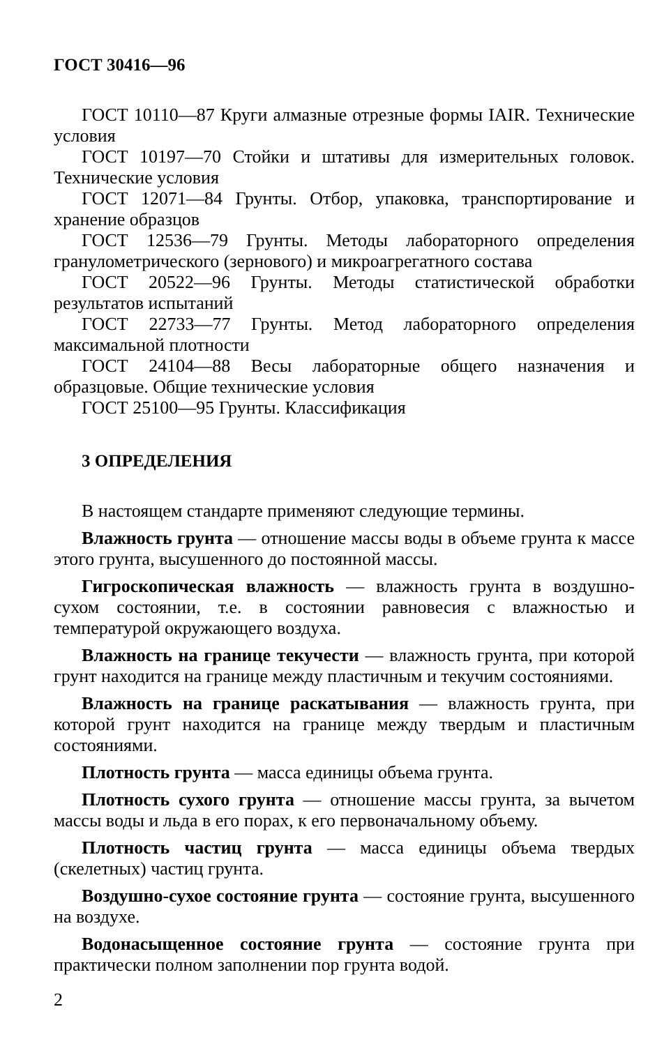ГОСТ 30416—96
ГОСТ 10110—87 Круги алмазные отрезные формы IAIR. Технические условия
ГОСТ 10197—70 Стойки и штативы для измерительных головок. Технические условия
ГОСТ 12071—84 Грунты. Отбор, упаковка, транспортирование и хранение образцов
ГОСТ 12536—79 Грунты. Методы лабораторного определения гранулометрического (зернового) и микроагрегатного состава
ГОСТ 20522—96 Грунты. Методы статистической обработки результатов испытаний
ГОСТ 22733—77 Грунты. Метод лабораторного определения максимальной плотности
ГОСТ 24104—88 Весы лабораторные общего назначения и образцовые. Общие технические условия
ГОСТ 25100—95 Грунты. Классификация
3 ОПРЕДЕЛЕНИЯ
В настоящем стандарте применяют следующие термины.
Влажность грунта — отношение массы воды в объеме грунта к массе этого грунта, высушенного до постоянной массы.
Гигроскопическая влажность — влажность грунта в воздушно-сухом состоянии, т.е. в состоянии равновесия с влажностью и температурой окружающего воздуха.
Влажность на границе текучести — влажность грунта, при которой грунт находится на границе между пластичным и текучим состояниями.
Влажность на границе раскатывания — влажность грунта, при которой грунт находится на границе между твердым и пластичным состояниями.
Плотность грунта — масса единицы объема грунта.
Плотность сухого грунта — отношение массы грунта, за вычетом массы воды и льда в его порах, к его первоначальному объему.
Плотность частиц грунта — масса единицы объема твердых (скелетных) частиц грунта.
Воздушно-сухое состояние грунта — состояние грунта, высушенного на воздухе.
Водонасыщенное состояние грунта — состояние грунта при практически полном заполнении пор грунта водой.
2